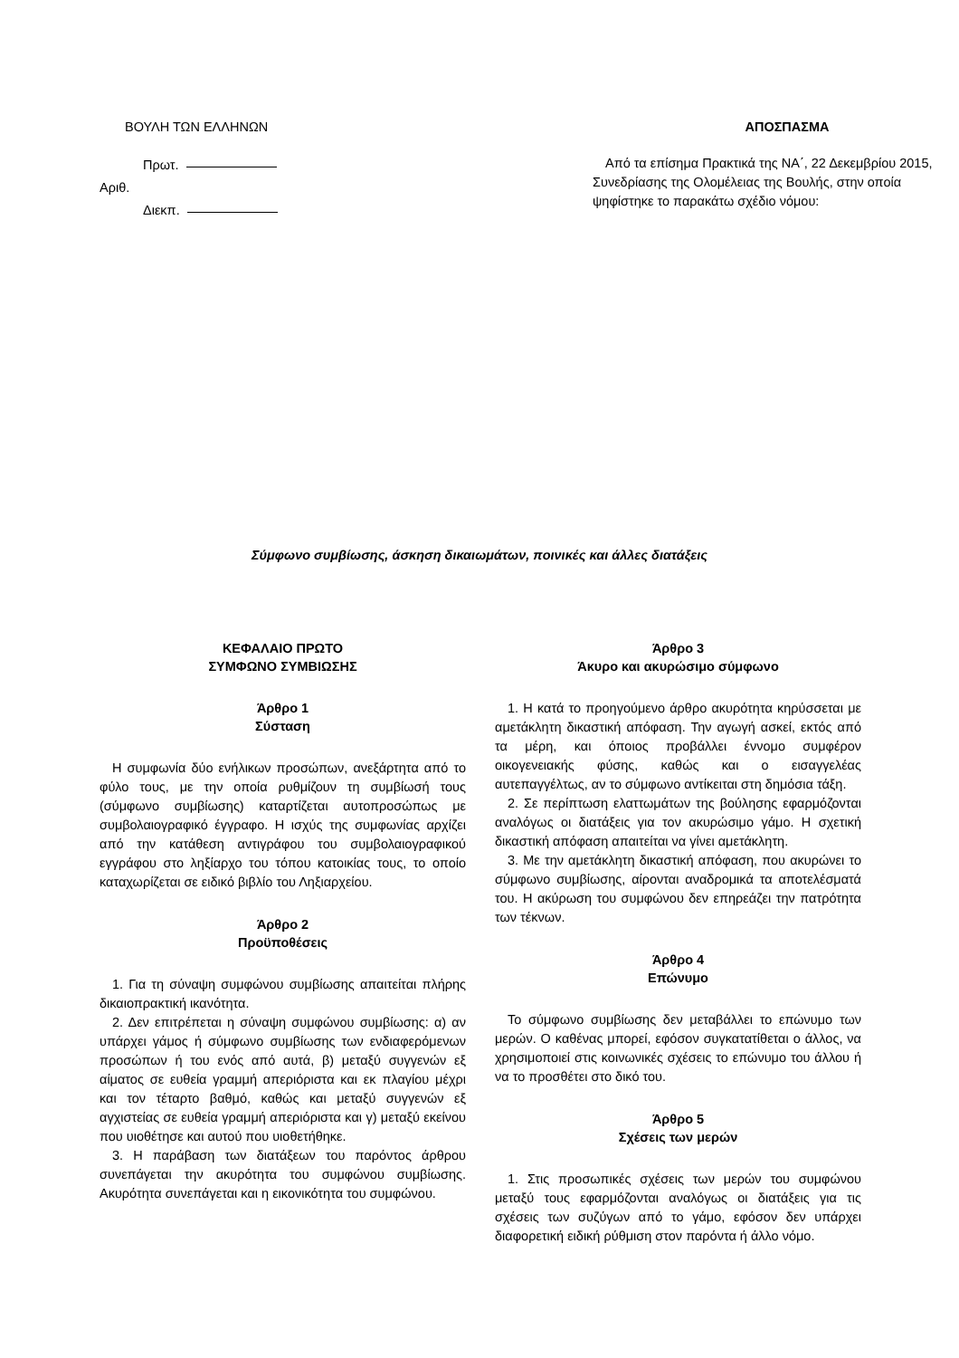ΒΟΥΛΗ ΤΩΝ ΕΛΛΗΝΩΝ
Πρωτ.
Αριθ.
Διεκπ.
ΑΠΟΣΠΑΣΜΑ
Από τα επίσημα Πρακτικά της ΝΑ΄, 22 Δεκεμβρίου 2015, Συνεδρίασης της Ολομέλειας της Βουλής, στην οποία ψηφίστηκε το παρακάτω σχέδιο νόμου:
Σύμφωνο συμβίωσης, άσκηση δικαιωμάτων, ποινικές και άλλες διατάξεις
ΚΕΦΑΛΑΙΟ ΠΡΩΤΟ
ΣΥΜΦΩΝΟ ΣΥΜΒΙΩΣΗΣ
Άρθρο 1
Σύσταση
Η συμφωνία δύο ενήλικων προσώπων, ανεξάρτητα από το φύλο τους, με την οποία ρυθμίζουν τη συμβίωσή τους (σύμφωνο συμβίωσης) καταρτίζεται αυτοπροσώπως με συμβολαιογραφικό έγγραφο. Η ισχύς της συμφωνίας αρχίζει από την κατάθεση αντιγράφου του συμβολαιογραφικού εγγράφου στο ληξίαρχο του τόπου κατοικίας τους, το οποίο καταχωρίζεται σε ειδικό βιβλίο του Ληξιαρχείου.
Άρθρο 2
Προϋποθέσεις
1. Για τη σύναψη συμφώνου συμβίωσης απαιτείται πλήρης δικαιοπρακτική ικανότητα.
2. Δεν επιτρέπεται η σύναψη συμφώνου συμβίωσης: α) αν υπάρχει γάμος ή σύμφωνο συμβίωσης των ενδιαφερόμενων προσώπων ή του ενός από αυτά, β) μεταξύ συγγενών εξ αίματος σε ευθεία γραμμή απεριόριστα και εκ πλαγίου μέχρι και τον τέταρτο βαθμό, καθώς και μεταξύ συγγενών εξ αγχιστείας σε ευθεία γραμμή απεριόριστα και γ) μεταξύ εκείνου που υιοθέτησε και αυτού που υιοθετήθηκε.
3. Η παράβαση των διατάξεων του παρόντος άρθρου συνεπάγεται την ακυρότητα του συμφώνου συμβίωσης. Ακυρότητα συνεπάγεται και η εικονικότητα του συμφώνου.
Άρθρο 3
Άκυρο και ακυρώσιμο σύμφωνο
1. Η κατά το προηγούμενο άρθρο ακυρότητα κηρύσσεται με αμετάκλητη δικαστική απόφαση. Την αγωγή ασκεί, εκτός από τα μέρη, και όποιος προβάλλει έννομο συμφέρον οικογενειακής φύσης, καθώς και ο εισαγγελέας αυτεπαγγέλτως, αν το σύμφωνο αντίκειται στη δημόσια τάξη.
2. Σε περίπτωση ελαττωμάτων της βούλησης εφαρμόζονται αναλόγως οι διατάξεις για τον ακυρώσιμο γάμο. Η σχετική δικαστική απόφαση απαιτείται να γίνει αμετάκλητη.
3. Με την αμετάκλητη δικαστική απόφαση, που ακυρώνει το σύμφωνο συμβίωσης, αίρονται αναδρομικά τα αποτελέσματά του. Η ακύρωση του συμφώνου δεν επηρεάζει την πατρότητα των τέκνων.
Άρθρο 4
Επώνυμο
Το σύμφωνο συμβίωσης δεν μεταβάλλει το επώνυμο των μερών. Ο καθένας μπορεί, εφόσον συγκατατίθεται ο άλλος, να χρησιμοποιεί στις κοινωνικές σχέσεις το επώνυμο του άλλου ή να το προσθέτει στο δικό του.
Άρθρο 5
Σχέσεις των μερών
1. Στις προσωπικές σχέσεις των μερών του συμφώνου μεταξύ τους εφαρμόζονται αναλόγως οι διατάξεις για τις σχέσεις των συζύγων από το γάμο, εφόσον δεν υπάρχει διαφορετική ειδική ρύθμιση στον παρόντα ή άλλο νόμο.